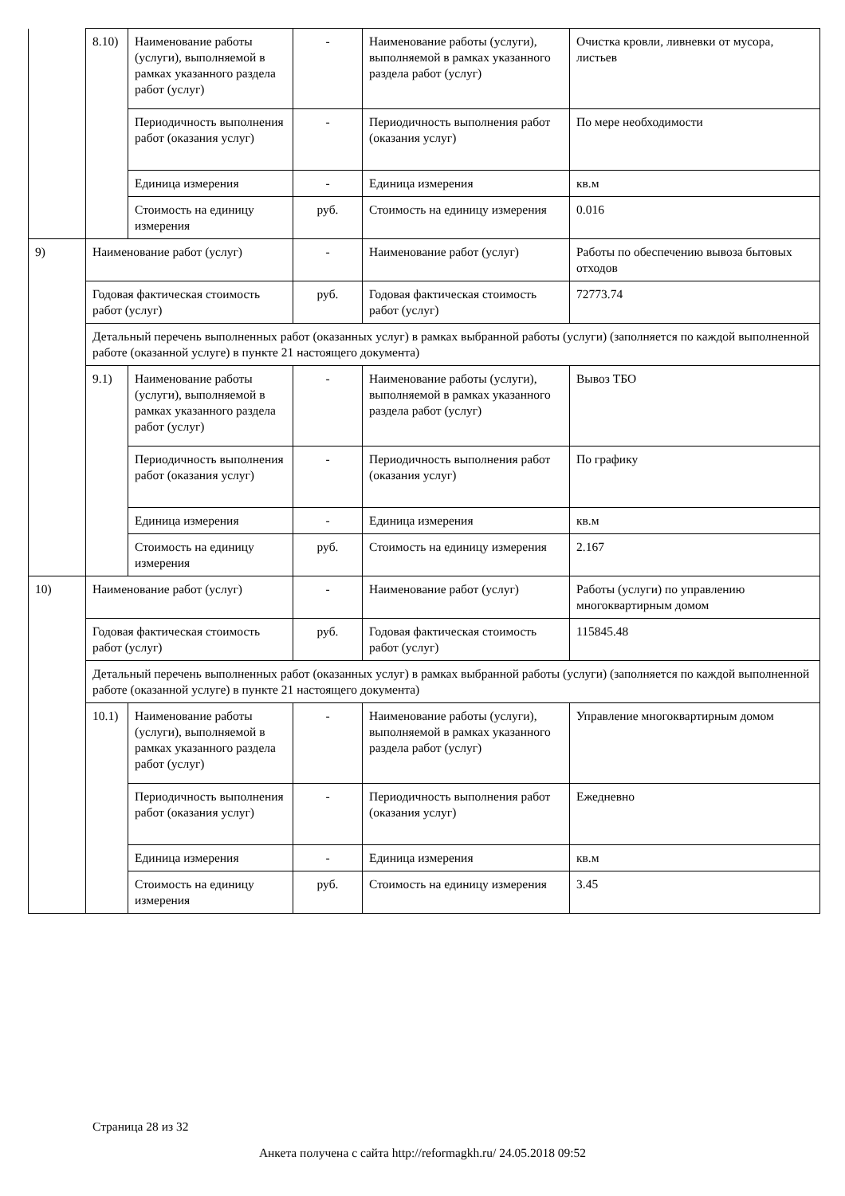| | 8.10) | Наименование работы (услуги), выполняемой в рамках указанного раздела работ (услуг) | - | Наименование работы (услуги), выполняемой в рамках указанного раздела работ (услуг) | Очистка кровли, ливневки от мусора, листьев |
| | | Периодичность выполнения работ (оказания услуг) | - | Периодичность выполнения работ (оказания услуг) | По мере необходимости |
| | | Единица измерения | - | Единица измерения | кв.м |
| | | Стоимость на единицу измерения | руб. | Стоимость на единицу измерения | 0.016 |
| 9) | Наименование работ (услуг) | | - | Наименование работ (услуг) | Работы по обеспечению вывоза бытовых отходов |
| | Годовая фактическая стоимость работ (услуг) | | руб. | Годовая фактическая стоимость работ (услуг) | 72773.74 |
| | Детальный перечень выполненных работ (оказанных услуг) в рамках выбранной работы (услуги) (заполняется по каждой выполненной работе (оказанной услуге) в пункте 21 настоящего документа) | | | | |
| | 9.1) | Наименование работы (услуги), выполняемой в рамках указанного раздела работ (услуг) | - | Наименование работы (услуги), выполняемой в рамках указанного раздела работ (услуг) | Вывоз ТБО |
| | | Периодичность выполнения работ (оказания услуг) | - | Периодичность выполнения работ (оказания услуг) | По графику |
| | | Единица измерения | - | Единица измерения | кв.м |
| | | Стоимость на единицу измерения | руб. | Стоимость на единицу измерения | 2.167 |
| 10) | Наименование работ (услуг) | | - | Наименование работ (услуг) | Работы (услуги) по управлению многоквартирным домом |
| | Годовая фактическая стоимость работ (услуг) | | руб. | Годовая фактическая стоимость работ (услуг) | 115845.48 |
| | Детальный перечень выполненных работ (оказанных услуг) в рамках выбранной работы (услуги) (заполняется по каждой выполненной работе (оказанной услуге) в пункте 21 настоящего документа) | | | | |
| | 10.1) | Наименование работы (услуги), выполняемой в рамках указанного раздела работ (услуг) | - | Наименование работы (услуги), выполняемой в рамках указанного раздела работ (услуг) | Управление многоквартирным домом |
| | | Периодичность выполнения работ (оказания услуг) | - | Периодичность выполнения работ (оказания услуг) | Ежедневно |
| | | Единица измерения | - | Единица измерения | кв.м |
| | | Стоимость на единицу измерения | руб. | Стоимость на единицу измерения | 3.45 |
Страница 28 из 32
Анкета получена с сайта http://reformagkh.ru/ 24.05.2018 09:52